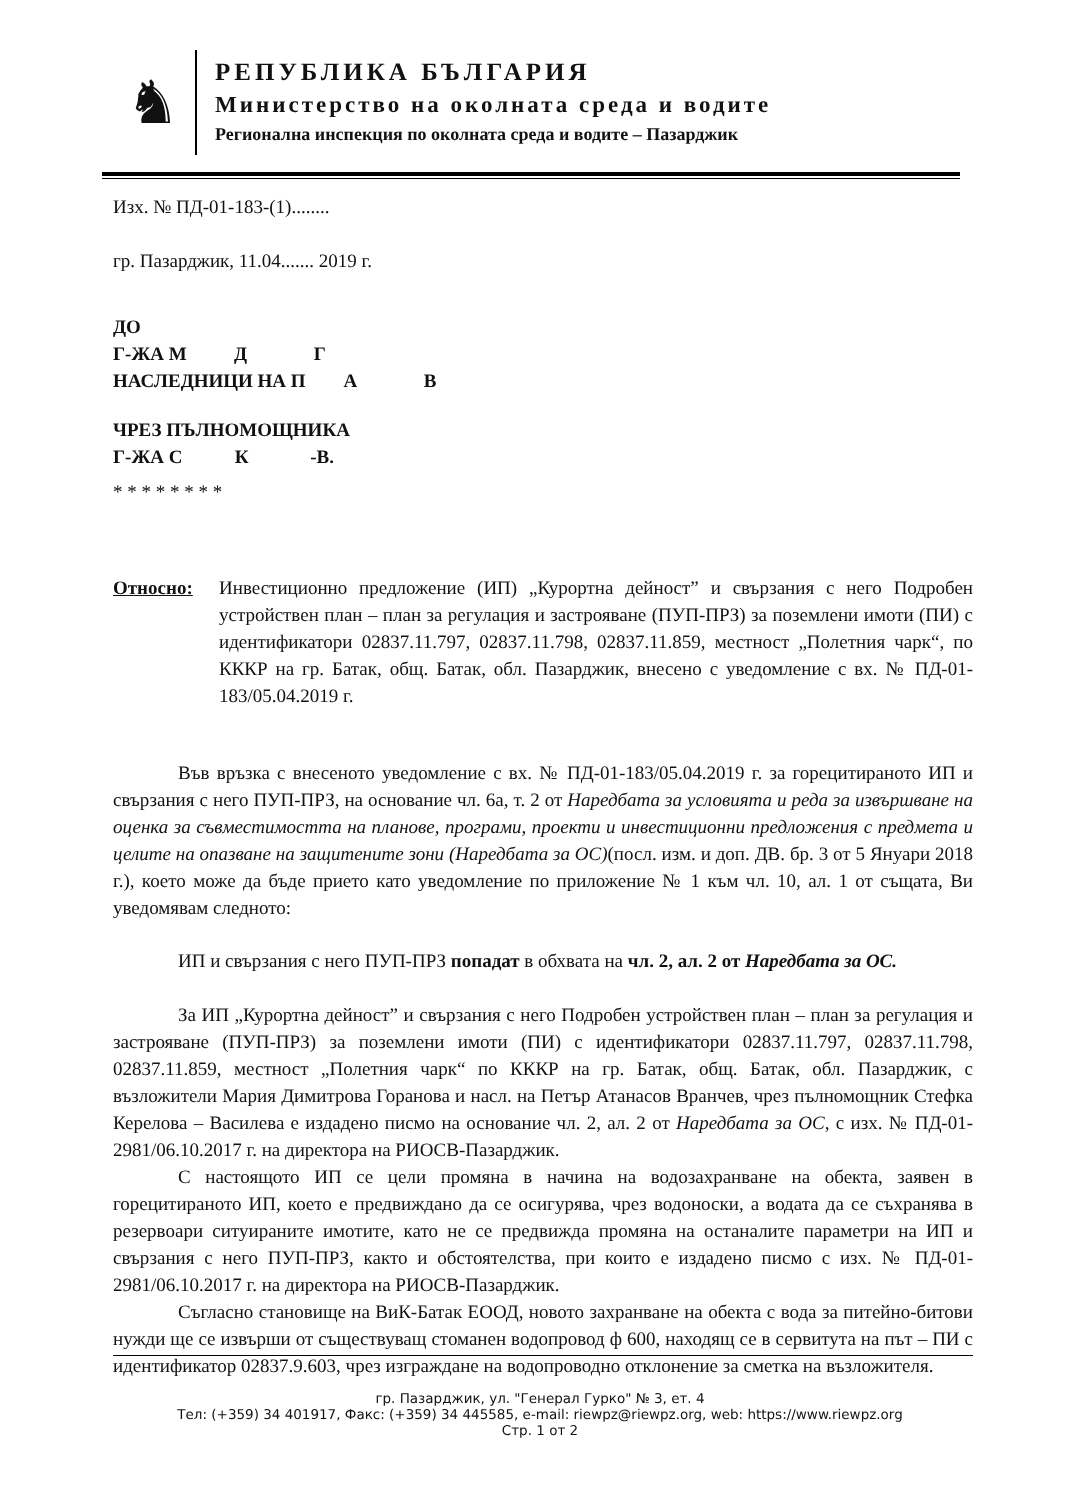♞
РЕПУБЛИКА БЪЛГАРИЯ
Министерство на околната среда и водите
Регионална инспекция по околната среда и водите – Пазарджик
Изх. № ПД-01-183-(1)........
гр. Пазарджик, 11.04....... 2019 г.
ДО
Г-ЖА М Д Г
НАСЛЕДНИЦИ НА П А В
ЧРЕЗ ПЪЛНОМОЩНИКА
Г-ЖА С К -В.
* * * * * * * *
Относно: Инвестиционно предложение (ИП) „Курортна дейност” и свързания с него Подробен устройствен план – план за регулация и застрояване (ПУП-ПРЗ) за поземлени имоти (ПИ) с идентификатори 02837.11.797, 02837.11.798, 02837.11.859, местност „Полетния чарк“, по КККР на гр. Батак, общ. Батак, обл. Пазарджик, внесено с уведомление с вх. № ПД-01-183/05.04.2019 г.
Във връзка с внесеното уведомление с вх. № ПД-01-183/05.04.2019 г. за горецитираното ИП и свързания с него ПУП-ПРЗ, на основание чл. 6а, т. 2 от Наредбата за условията и реда за извършване на оценка за съвместимостта на планове, програми, проекти и инвестиционни предложения с предмета и целите на опазване на защитените зони (Наредбата за ОС)(посл. изм. и доп. ДВ. бр. 3 от 5 Януари 2018 г.), което може да бъде прието като уведомление по приложение № 1 към чл. 10, ал. 1 от същата, Ви уведомявам следното:
ИП и свързания с него ПУП-ПРЗ попадат в обхвата на чл. 2, ал. 2 от Наредбата за ОС.
За ИП „Курортна дейност” и свързания с него Подробен устройствен план – план за регулация и застрояване (ПУП-ПРЗ) за поземлени имоти (ПИ) с идентификатори 02837.11.797, 02837.11.798, 02837.11.859, местност „Полетния чарк“ по КККР на гр. Батак, общ. Батак, обл. Пазарджик, с възложители Мария Димитрова Горанова и насл. на Петър Атанасов Вранчев, чрез пълномощник Стефка Керелова – Василева е издадено писмо на основание чл. 2, ал. 2 от Наредбата за ОС, с изх. № ПД-01-2981/06.10.2017 г. на директора на РИОСВ-Пазарджик.
С настоящото ИП се цели промяна в начина на водозахранване на обекта, заявен в горецитираното ИП, което е предвиждано да се осигурява, чрез водоноски, а водата да се съхранява в резервоари ситуираните имотите, като не се предвижда промяна на останалите параметри на ИП и свързания с него ПУП-ПРЗ, както и обстоятелства, при които е издадено писмо с изх. № ПД-01-2981/06.10.2017 г. на директора на РИОСВ-Пазарджик.
Съгласно становище на ВиК-Батак ЕООД, новото захранване на обекта с вода за питейно-битови нужди ще се извърши от съществуващ стоманен водопровод ф 600, находящ се в сервитута на път – ПИ с идентификатор 02837.9.603, чрез изграждане на водопроводно отклонение за сметка на възложителя.
гр. Пазарджик, ул. "Генерал Гурко" № 3, ет. 4
Тел: (+359) 34 401917, Факс: (+359) 34 445585, e-mail: riewpz@riewpz.org, web: https://www.riewpz.org
Стр. 1 от 2